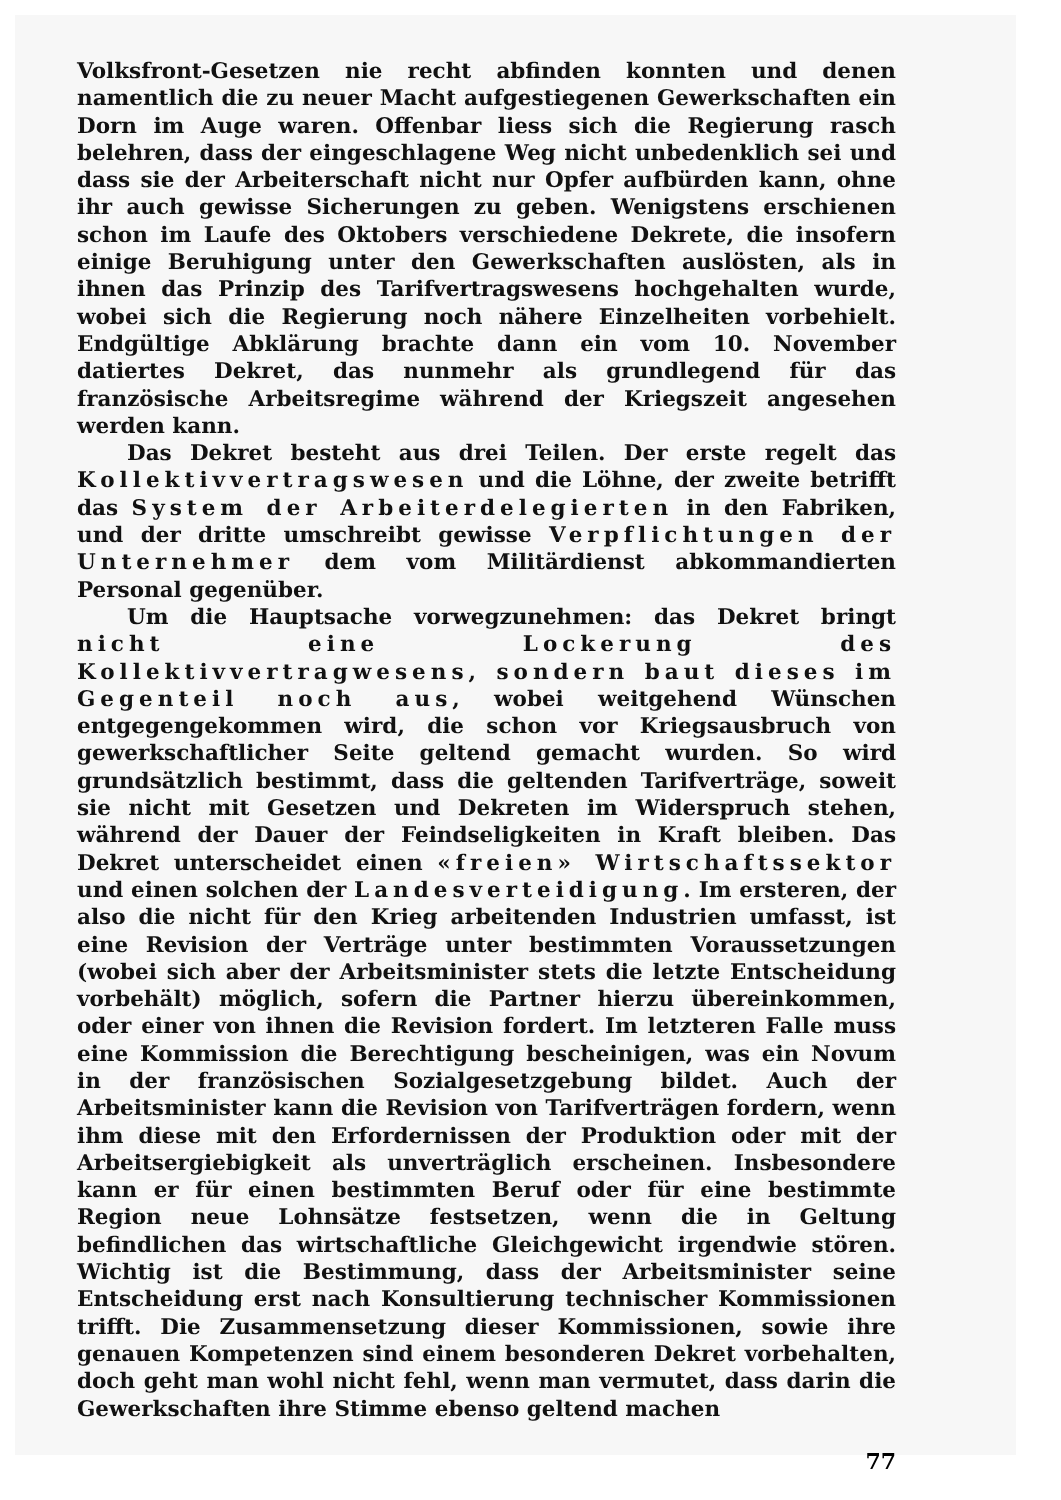Volksfront-Gesetzen nie recht abfinden konnten und denen namentlich die zu neuer Macht aufgestiegenen Gewerkschaften ein Dorn im Auge waren. Offenbar liess sich die Regierung rasch belehren, dass der eingeschlagene Weg nicht unbedenklich sei und dass sie der Arbeiterschaft nicht nur Opfer aufbürden kann, ohne ihr auch gewisse Sicherungen zu geben. Wenigstens erschienen schon im Laufe des Oktobers verschiedene Dekrete, die insofern einige Beruhigung unter den Gewerkschaften auslösten, als in ihnen das Prinzip des Tarifvertragswesens hochgehalten wurde, wobei sich die Regierung noch nähere Einzelheiten vorbehielt. Endgültige Abklärung brachte dann ein vom 10. November datiertes Dekret, das nunmehr als grundlegend für das französische Arbeitsregime während der Kriegszeit angesehen werden kann.
Das Dekret besteht aus drei Teilen. Der erste regelt das Kollektivvertragswesen und die Löhne, der zweite betrifft das System der Arbeiterdelegierten in den Fabriken, und der dritte umschreibt gewisse Verpflichtungen der Unternehmer dem vom Militärdienst abkommandierten Personal gegenüber.
Um die Hauptsache vorwegzunehmen: das Dekret bringt nicht eine Lockerung des Kollektivvertragwesens, sondern baut dieses im Gegenteil noch aus, wobei weitgehend Wünschen entgegengekommen wird, die schon vor Kriegsausbruch von gewerkschaftlicher Seite geltend gemacht wurden. So wird grundsätzlich bestimmt, dass die geltenden Tarifverträge, soweit sie nicht mit Gesetzen und Dekreten im Widerspruch stehen, während der Dauer der Feindseligkeiten in Kraft bleiben. Das Dekret unterscheidet einen «freien» Wirtschaftssektor und einen solchen der Landesverteidigung. Im ersteren, der also die nicht für den Krieg arbeitenden Industrien umfasst, ist eine Revision der Verträge unter bestimmten Voraussetzungen (wobei sich aber der Arbeitsminister stets die letzte Entscheidung vorbehält) möglich, sofern die Partner hierzu übereinkommen, oder einer von ihnen die Revision fordert. Im letzteren Falle muss eine Kommission die Berechtigung bescheinigen, was ein Novum in der französischen Sozialgesetzgebung bildet. Auch der Arbeitsminister kann die Revision von Tarifverträgen fordern, wenn ihm diese mit den Erfordernissen der Produktion oder mit der Arbeitsergiebigkeit als unverträglich erscheinen. Insbesondere kann er für einen bestimmten Beruf oder für eine bestimmte Region neue Lohnsätze festsetzen, wenn die in Geltung befindlichen das wirtschaftliche Gleichgewicht irgendwie stören. Wichtig ist die Bestimmung, dass der Arbeitsminister seine Entscheidung erst nach Konsultierung technischer Kommissionen trifft. Die Zusammensetzung dieser Kommissionen, sowie ihre genauen Kompetenzen sind einem besonderen Dekret vorbehalten, doch geht man wohl nicht fehl, wenn man vermutet, dass darin die Gewerkschaften ihre Stimme ebenso geltend machen
77